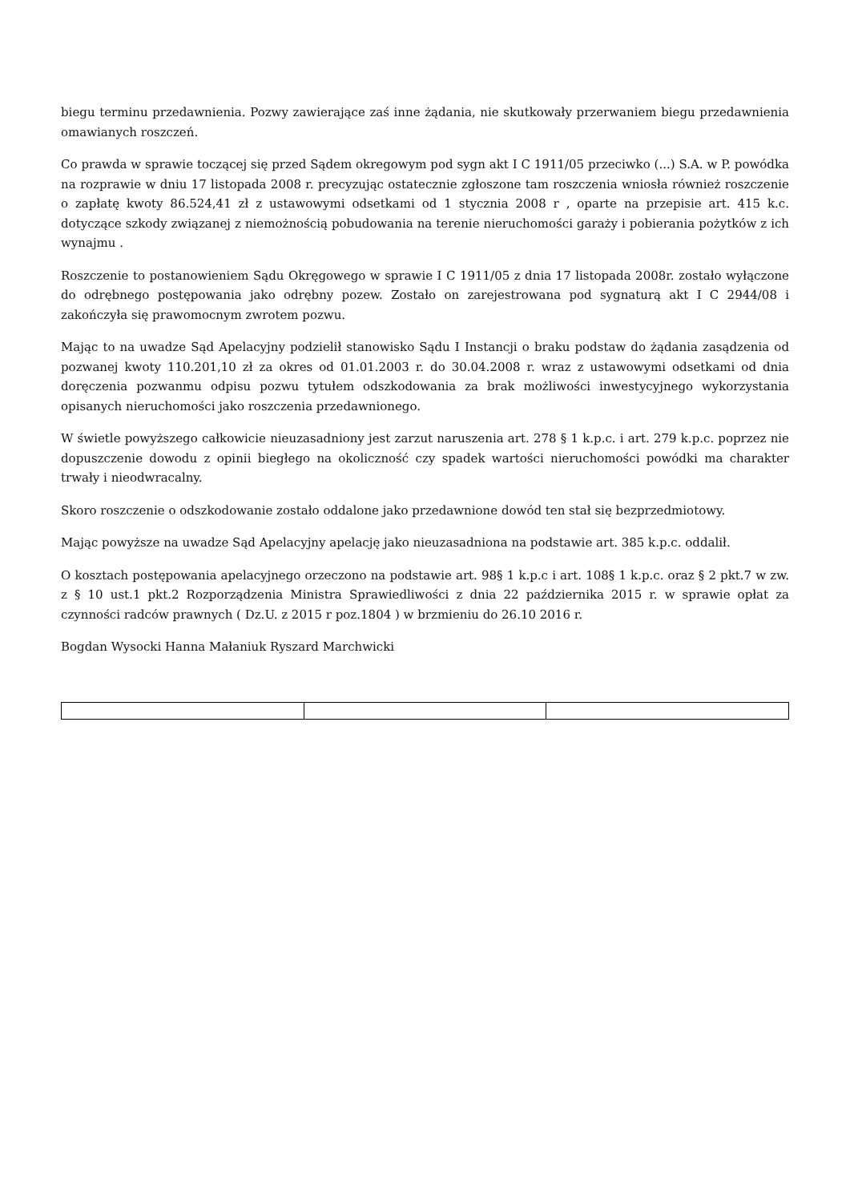biegu terminu przedawnienia. Pozwy zawierające zaś inne żądania, nie skutkowały przerwaniem biegu przedawnienia omawianych roszczeń.
Co prawda w sprawie toczącej się przed Sądem okregowym pod sygn akt I C 1911/05 przeciwko (...) S.A. w P. powódka na rozprawie w dniu 17 listopada 2008 r. precyzując ostatecznie zgłoszone tam roszczenia wniosła również roszczenie o zapłatę kwoty 86.524,41 zł z ustawowymi odsetkami od 1 stycznia 2008 r , oparte na przepisie art. 415 k.c. dotyczące szkody związanej z niemożnością pobudowania na terenie nieruchomości garaży i pobierania pożytków z ich wynajmu .
Roszczenie to postanowieniem Sądu Okręgowego w sprawie I C 1911/05 z dnia 17 listopada 2008r. zostało wyłączone do odrębnego postępowania jako odrębny pozew. Zostało on zarejestrowana pod sygnaturą akt I C 2944/08 i zakończyła się prawomocnym zwrotem pozwu.
Mając to na uwadze Sąd Apelacyjny podzielił stanowisko Sądu I Instancji o braku podstaw do żądania zasądzenia od pozwanej kwoty 110.201,10 zł za okres od 01.01.2003 r. do 30.04.2008 r. wraz z ustawowymi odsetkami od dnia doręczenia pozwanmu odpisu pozwu tytułem odszkodowania za brak możliwości inwestycyjnego wykorzystania opisanych nieruchomości jako roszczenia przedawnionego.
W świetle powyższego całkowicie nieuzasadniony jest zarzut naruszenia art. 278 § 1 k.p.c. i art. 279 k.p.c. poprzez nie dopuszczenie dowodu z opinii biegłego na okoliczność czy spadek wartości nieruchomości powódki ma charakter trwały i nieodwracalny.
Skoro roszczenie o odszkodowanie zostało oddalone jako przedawnione dowód ten stał się bezprzedmiotowy.
Mając powyższe na uwadze Sąd Apelacyjny apelację jako nieuzasadniona na podstawie art. 385 k.p.c. oddalił.
O kosztach postępowania apelacyjnego orzeczono na podstawie art. 98§ 1 k.p.c i art. 108§ 1 k.p.c. oraz § 2 pkt.7 w zw. z § 10 ust.1 pkt.2 Rozporządzenia Ministra Sprawiedliwości z dnia 22 października 2015 r. w sprawie opłat za czynności radców prawnych ( Dz.U. z 2015 r poz.1804 ) w brzmieniu do 26.10 2016 r.
Bogdan Wysocki Hanna Małaniuk Ryszard Marchwicki